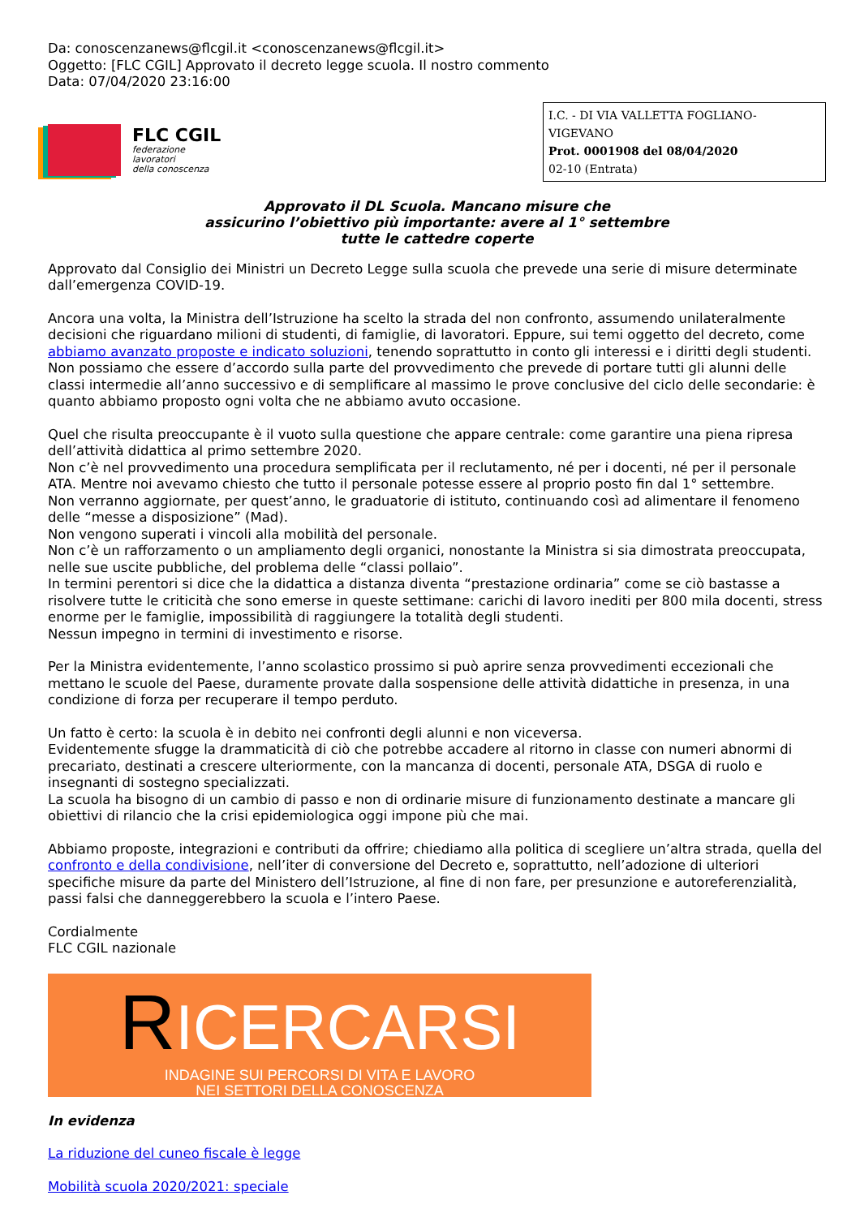Da: conoscenzanews@flcgil.it <conoscenzanews@flcgil.it>
Oggetto: [FLC CGIL] Approvato il decreto legge scuola. Il nostro commento
Data: 07/04/2020 23:16:00
FLC CGIL
federazione
lavoratori
della conoscenza
I.C. - DI VIA VALLETTA FOGLIANO-VIGEVANO
Prot. 0001908 del 08/04/2020
02-10 (Entrata)
Approvato il DL Scuola. Mancano misure che
assicurino l’obiettivo più importante: avere al 1° settembre
tutte le cattedre coperte
Approvato dal Consiglio dei Ministri un Decreto Legge sulla scuola che prevede una serie di misure determinate dall’emergenza COVID-19.
Ancora una volta, la Ministra dell’Istruzione ha scelto la strada del non confronto, assumendo unilateralmente decisioni che riguardano milioni di studenti, di famiglie, di lavoratori. Eppure, sui temi oggetto del decreto, come abbiamo avanzato proposte e indicato soluzioni, tenendo soprattutto in conto gli interessi e i diritti degli studenti.
Non possiamo che essere d’accordo sulla parte del provvedimento che prevede di portare tutti gli alunni delle classi intermedie all’anno successivo e di semplificare al massimo le prove conclusive del ciclo delle secondarie: è quanto abbiamo proposto ogni volta che ne abbiamo avuto occasione.
Quel che risulta preoccupante è il vuoto sulla questione che appare centrale: come garantire una piena ripresa dell’attività didattica al primo settembre 2020.
Non c’è nel provvedimento una procedura semplificata per il reclutamento, né per i docenti, né per il personale ATA. Mentre noi avevamo chiesto che tutto il personale potesse essere al proprio posto fin dal 1° settembre.
Non verranno aggiornate, per quest’anno, le graduatorie di istituto, continuando così ad alimentare il fenomeno delle “messe a disposizione” (Mad).
Non vengono superati i vincoli alla mobilità del personale.
Non c’è un rafforzamento o un ampliamento degli organici, nonostante la Ministra si sia dimostrata preoccupata, nelle sue uscite pubbliche, del problema delle “classi pollaio”.
In termini perentori si dice che la didattica a distanza diventa “prestazione ordinaria” come se ciò bastasse a risolvere tutte le criticità che sono emerse in queste settimane: carichi di lavoro inediti per 800 mila docenti, stress enorme per le famiglie, impossibilità di raggiungere la totalità degli studenti.
Nessun impegno in termini di investimento e risorse.
Per la Ministra evidentemente, l’anno scolastico prossimo si può aprire senza provvedimenti eccezionali che mettano le scuole del Paese, duramente provate dalla sospensione delle attività didattiche in presenza, in una condizione di forza per recuperare il tempo perduto.
Un fatto è certo: la scuola è in debito nei confronti degli alunni e non viceversa.
Evidentemente sfugge la drammaticità di ciò che potrebbe accadere al ritorno in classe con numeri abnormi di precariato, destinati a crescere ulteriormente, con la mancanza di docenti, personale ATA, DSGA di ruolo e insegnanti di sostegno specializzati.
La scuola ha bisogno di un cambio di passo e non di ordinarie misure di funzionamento destinate a mancare gli obiettivi di rilancio che la crisi epidemiologica oggi impone più che mai.
Abbiamo proposte, integrazioni e contributi da offrire; chiediamo alla politica di scegliere un’altra strada, quella del confronto e della condivisione, nell’iter di conversione del Decreto e, soprattutto, nell’adozione di ulteriori specifiche misure da parte del Ministero dell’Istruzione, al fine di non fare, per presunzione e autoreferenzialità, passi falsi che danneggerebbero la scuola e l’intero Paese.
Cordialmente
FLC CGIL nazionale
RICERCARSI
INDAGINE SUI PERCORSI DI VITA E LAVORO
NEI SETTORI DELLA CONOSCENZA
In evidenza
La riduzione del cuneo fiscale è legge
Mobilità scuola 2020/2021: speciale